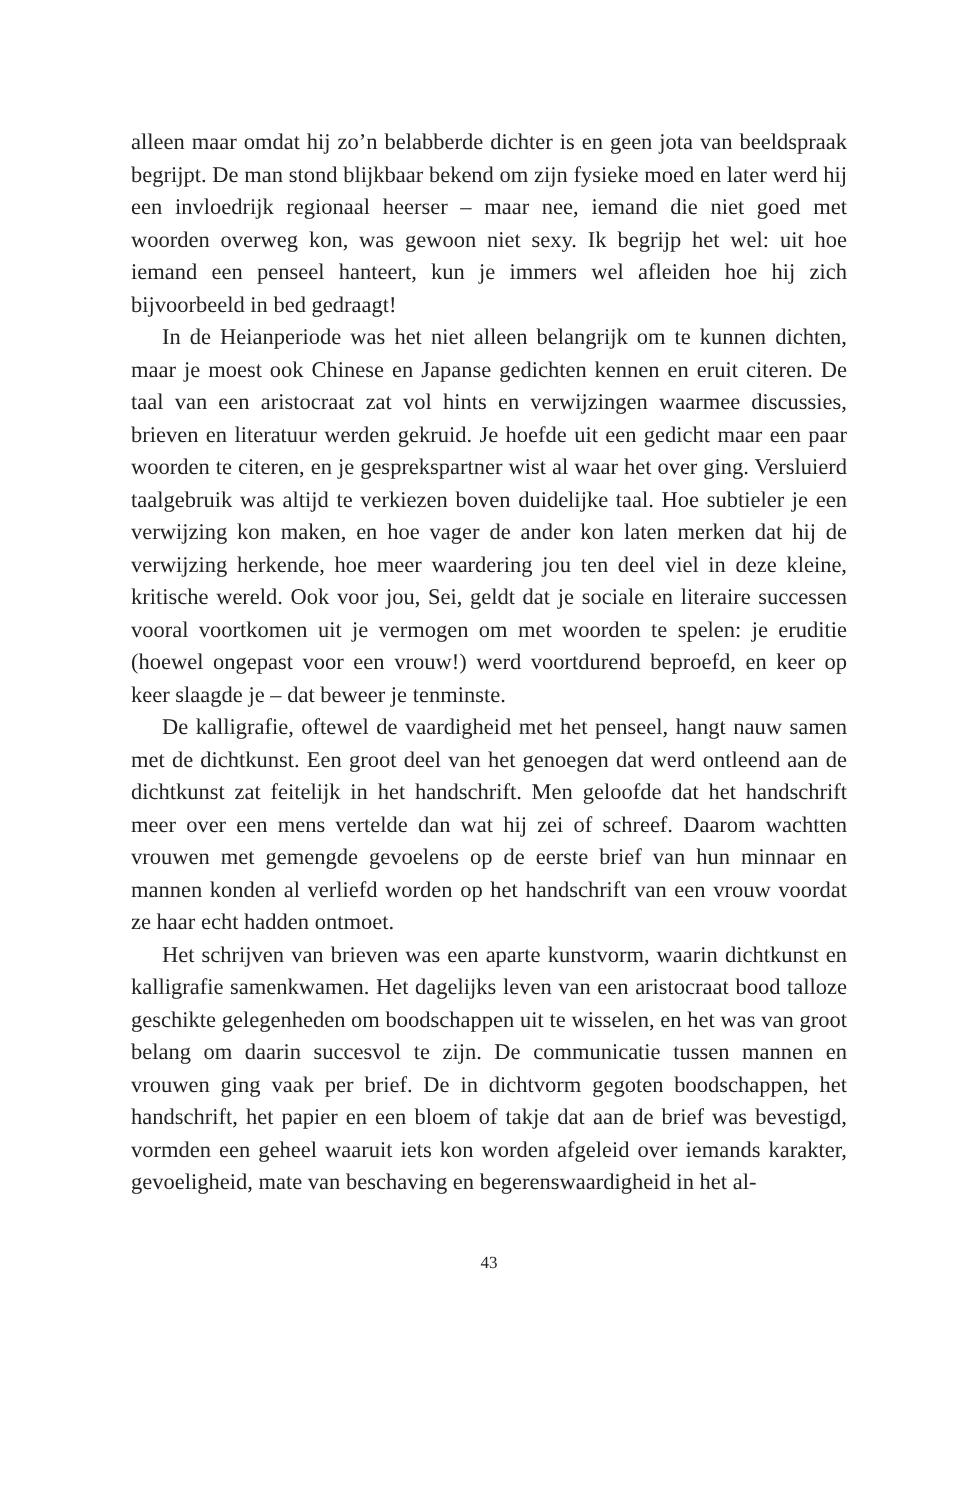alleen maar omdat hij zo’n belabberde dichter is en geen jota van beeldspraak begrijpt. De man stond blijkbaar bekend om zijn fysieke moed en later werd hij een invloedrijk regionaal heerser – maar nee, iemand die niet goed met woorden overweg kon, was gewoon niet sexy. Ik begrijp het wel: uit hoe iemand een penseel hanteert, kun je immers wel afleiden hoe hij zich bijvoorbeeld in bed gedraagt!
In de Heianperiode was het niet alleen belangrijk om te kunnen dichten, maar je moest ook Chinese en Japanse gedichten kennen en eruit citeren. De taal van een aristocraat zat vol hints en verwijzingen waarmee discussies, brieven en literatuur werden gekruid. Je hoefde uit een gedicht maar een paar woorden te citeren, en je gesprekspart­ner wist al waar het over ging. Versluierd taalgebruik was altijd te verkiezen boven duidelijke taal. Hoe subtieler je een verwijzing kon maken, en hoe vager de ander kon laten merken dat hij de verwijzing herkende, hoe meer waardering jou ten deel viel in deze kleine, kriti­sche wereld. Ook voor jou, Sei, geldt dat je sociale en literaire succes­sen vooral voortkomen uit je vermogen om met woorden te spelen: je eruditie (hoewel ongepast voor een vrouw!) werd voortdurend be­proefd, en keer op keer slaagde je – dat beweer je tenminste.
De kalligrafie, oftewel de vaardigheid met het penseel, hangt nauw samen met de dichtkunst. Een groot deel van het genoegen dat werd ontleend aan de dichtkunst zat feitelijk in het handschrift. Men ge­loofde dat het handschrift meer over een mens vertelde dan wat hij zei of schreef. Daarom wachtten vrouwen met gemengde gevoelens op de eerste brief van hun minnaar en mannen konden al verliefd worden op het handschrift van een vrouw voordat ze haar echt had­den ontmoet.
Het schrijven van brieven was een aparte kunstvorm, waarin dichtkunst en kalligrafie samenkwamen. Het dagelijks leven van een aristocraat bood talloze geschikte gelegenheden om boodschappen uit te wisselen, en het was van groot belang om daarin succesvol te zijn. De communicatie tussen mannen en vrouwen ging vaak per brief. De in dichtvorm gegoten boodschappen, het handschrift, het papier en een bloem of takje dat aan de brief was bevestigd, vormden een geheel waaruit iets kon worden afgeleid over iemands karakter, gevoeligheid, mate van beschaving en begerenswaardigheid in het al-
43